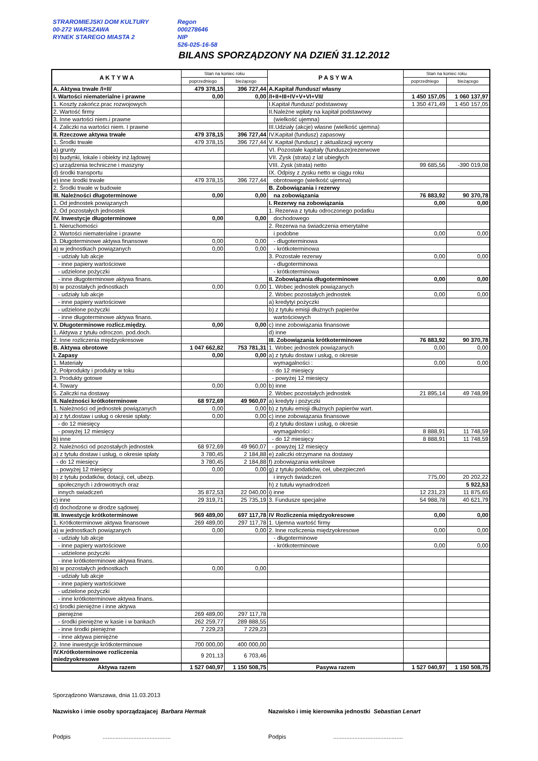STRAROMIEJSKI DOM KULTURY
00-272 WARSZAWA
RYNEK STAREGO MIASTA 2
Regon
000278646
NIP
526-025-16-58
BILANS SPORZĄDZONY NA DZIEŃ 31.12.2012
| A K T Y W A | Stan na koniec roku | | P A S Y W A | Stan na koniec roku | |
| --- | --- | --- | --- | --- | --- |
| | poprzedniego | bieżącego | | poprzedniego | bieżącego |
| A. Aktywa trwałe /I+II/ | 479 378,15 | 396 727,44 | A.Kapitał /fundusz/ własny | | |
| I. Wartości niematerialne i prawne | 0,00 | 0,00 | /I+II+III+IV+V+VI+VII/ | 1 450 157,05 | 1 060 137,97 |
| 1. Koszty zakończ.prac rozwojowych | | | I.Kapitał /fundusz/ podstawowy | 1 350 471,49 | 1 450 157,05 |
| 2. Wartość firmy | | | II.Należne wpłaty na kapitał podstawowy | | |
| 3. Inne wartości niem.i prawne | | | (wielkość ujemna) | | |
| 4. Zaliczki na wartości niem. I prawne | | | III.Udziały (akcje) własne (wielkość ujemna) | | |
| II. Rzeczowe aktywa trwałe | 479 378,15 | 396 727,44 | IV.Kapitał (fundusz) zapasowy | | |
| 1. Środki trwałe | 479 378,15 | 396 727,44 | V. Kapitał (fundusz) z aktualizacji wyceny | | |
| a) grunty | | | VI. Pozostałe kapitały (fundusze)rezerwowe | | |
| b) budynki, lokale i obiekty inż.lądowej | | | VII. Zysk (strata) z lat ubiegłych | | |
| c) urządzenia techniczne i maszyny | | | VIII. Zysk (strata) netto | 99 685,56 | -390 019,08 |
| d) środki transportu | | | IX. Odpisy z zysku netto w ciągu roku | | |
| e) inne środki trwałe | 479 378,15 | 396 727,44 | obrotowego (wielkość ujemna) | | |
| 2. Środki trwałe w budowie | | | B. Zobowiązania i rezerwy | | |
| III. Należności długoterminowe | 0,00 | 0,00 | na zobowiązania | 76 883,92 | 90 370,78 |
| 1. Od jednostek powiązanych | | | I. Rezerwy na zobowiązania | 0,00 | 0,00 |
| 2. Od pozostałych jednostek | | | 1. Rezerwa z tytułu odroczonego podatku | | |
| IV. Inwestycje długoterminowe | 0,00 | 0,00 | dochodowego | | |
| 1. Nieruchomości | | | 2. Rezerwa na świadczenia emerytalne | | |
| 2. Wartości niematerialne i prawne | | | i podobne | 0,00 | 0,00 |
| 3. Długoterminowe aktywa finansowe | 0,00 | 0,00 | - dlugoterminowa | | |
| a) w jednostkach powiązanych | 0,00 | 0,00 | - krótkoterminowa | | |
| - udziały lub akcje | | | 3. Pozostałe rezerwy | 0,00 | 0,00 |
| - inne papiery wartościowe | | | - dlugoterminowa | | |
| - udzielone pożyczki | | | - krótkoterminowa | | |
| - inne długoterminowe aktywa finans. | | | II. Zobowiązania długoterminowe | 0,00 | 0,00 |
| b) w pozostałych jednostkach | 0,00 | 0,00 | 1. Wobec jednostek powiązanych | | |
| - udziały lub akcje | | | 2. Wobec pozostałych jednostek | 0,00 | 0,00 |
| - inne papiery wartościowe | | | a) kredytyi pożyczki | | |
| - udzielone pożyczki | | | b) z tytułu emisji dłużnych papierów | | |
| - inne długoterminowe aktywa finans. | | | wartościowych | | |
| V. Długoterminowe rozlicz.między. | 0,00 | 0,00 | c) inne zobowiązania finansowe | | |
| 1. Aktywa z tytułu odroczon. pod.doch. | | | d) inne | | |
| 2. Inne rozliczenia międzyokresowe | | | III. Zobowiązania krótkoterminowe | 76 883,92 | 90 370,78 |
| B. Aktywa obrotowe | 1 047 662,82 | 753 781,31 | 1. Wobec jednostek powiązanych | 0,00 | 0,00 |
| I. Zapasy | 0,00 | 0,00 | a) z tytułu dostaw i usług, o okresie | | |
| 1. Materiały | | | wymagalności : | 0,00 | 0,00 |
| 2. Połprodukty i produkty w toku | | | - do 12 miesięcy | | |
| 3. Produkty gotowe | | | - powyżej 12 miesięcy | | |
| 4. Towary | 0,00 | 0,00 | b) inne | | |
| 5. Zaliczki na dostawy | | | 2. Wobec pozostałych jednostek | 21 895,14 | 49 748,99 |
| II. Należności krótkoterminowe | 68 972,69 | 49 960,07 | a) kredyty i pożyczki | | |
| 1. Należności od jednostek powiązanych | 0,00 | 0,00 | b) z tytułu emisji dłużnych papierów wart. | | |
| a) z tyt.dostaw i usług o okresie spłaty: | 0,00 | 0,00 | c) inne zobowiązania finansowe | | |
| - do 12 miesięcy | | | d) z tytułu dostaw i usług, o okresie | | |
| - powyżej 12 miesięcy | | | wymagalności : | 8 888,91 | 11 748,59 |
| b) inne | | | - do 12 miesięcy | 8 888,91 | 11 748,59 |
| 2. Należności od pozostałych jednostek | 68 972,69 | 49 960,07 | - powyżej 12 miesięcy | | |
| a) z tytułu dostaw i usług, o okresie spłaty | 3 780,45 | 2 184,88 | e) zaliczki otrzymane na dostawy | | |
| - do 12 miesięcy | 3 780,45 | 2 184,88 | f) zobowiązania wekslowe | | |
| - powyżej 12 miesięcy | 0,00 | 0,00 | g) z tytułu podatków, ceł, ubezpieczeń | | |
| b) z tytułu podatków, dotacji, ceł, ubezp. | | | i innych świadczeń | 775,00 | 20 202,22 |
| społecznych i zdrowotnych oraz | | | h) z tutułu wynadrodzeń | | 5 922,53 |
| innych swiadczeń | 35 872,53 | 22 040,00 | i) inne | 12 231,23 | 11 875,65 |
| c) inne | 29 319,71 | 25 735,19 | 3. Fundusze specjalne | 54 988,78 | 40 621,79 |
| d) dochodzone w drodze sądowej | | | | | |
| III. Inwestycje krótkoterminowe | 969 489,00 | 697 117,78 | IV Rozliczenia międzyokresowe | 0,00 | 0,00 |
| 1. Krótkoterminowe aktywa finansowe | 269 489,00 | 297 117,78 | 1. Ujemna wartość firmy | | |
| a) w jednostkach powiązanych | 0,00 | 0,00 | 2. Inne rozliczenia międzyokresowe | 0,00 | 0,00 |
| - udziały lub akcje | | | - długoterminowe | | |
| - inne papiery wartościowe | | | - krótkoterminowe | 0,00 | 0,00 |
| - udzielone pożyczki | | | | | |
| - inne krótkoterminowe aktywa finans. | | | | | |
| b) w pozostałych jednostkach | 0,00 | 0,00 | | | |
| - udziały lub akcje | | | | | |
| - inne papiery wartościowe | | | | | |
| - udzielone pożyczki | | | | | |
| - inne krótkoterminowe aktywa finans. | | | | | |
| c) środki pieniężne i inne aktywa | | | | | |
| pieniężne | 269 489,00 | 297 117,78 | | | |
| - środki pieniężne w kasie i w bankach | 262 259,77 | 289 888,55 | | | |
| - inne środki pieniężne | 7 229,23 | 7 229,23 | | | |
| - inne aktywa pieniężne | | | | | |
| 2. Inne inwestycje krótkoterminowe | 700 000,00 | 400 000,00 | | | |
| IV.Krótkoterminowe rozliczenia miedzyokresowe | 9 201,13 | 6 703,46 | | | |
| Aktywa razem | 1 527 040,97 | 1 150 508,75 | Pasywa razem | 1 527 040,97 | 1 150 508,75 |
Sporządzono Warszawa, dnia 11.03.2013
Nazwisko i imie osoby sporządzajacej Barbara Hermak Nazwisko i imię kierownika jednostki Sebastian Lenart
Podpis .......................................... Podpis ...........................................